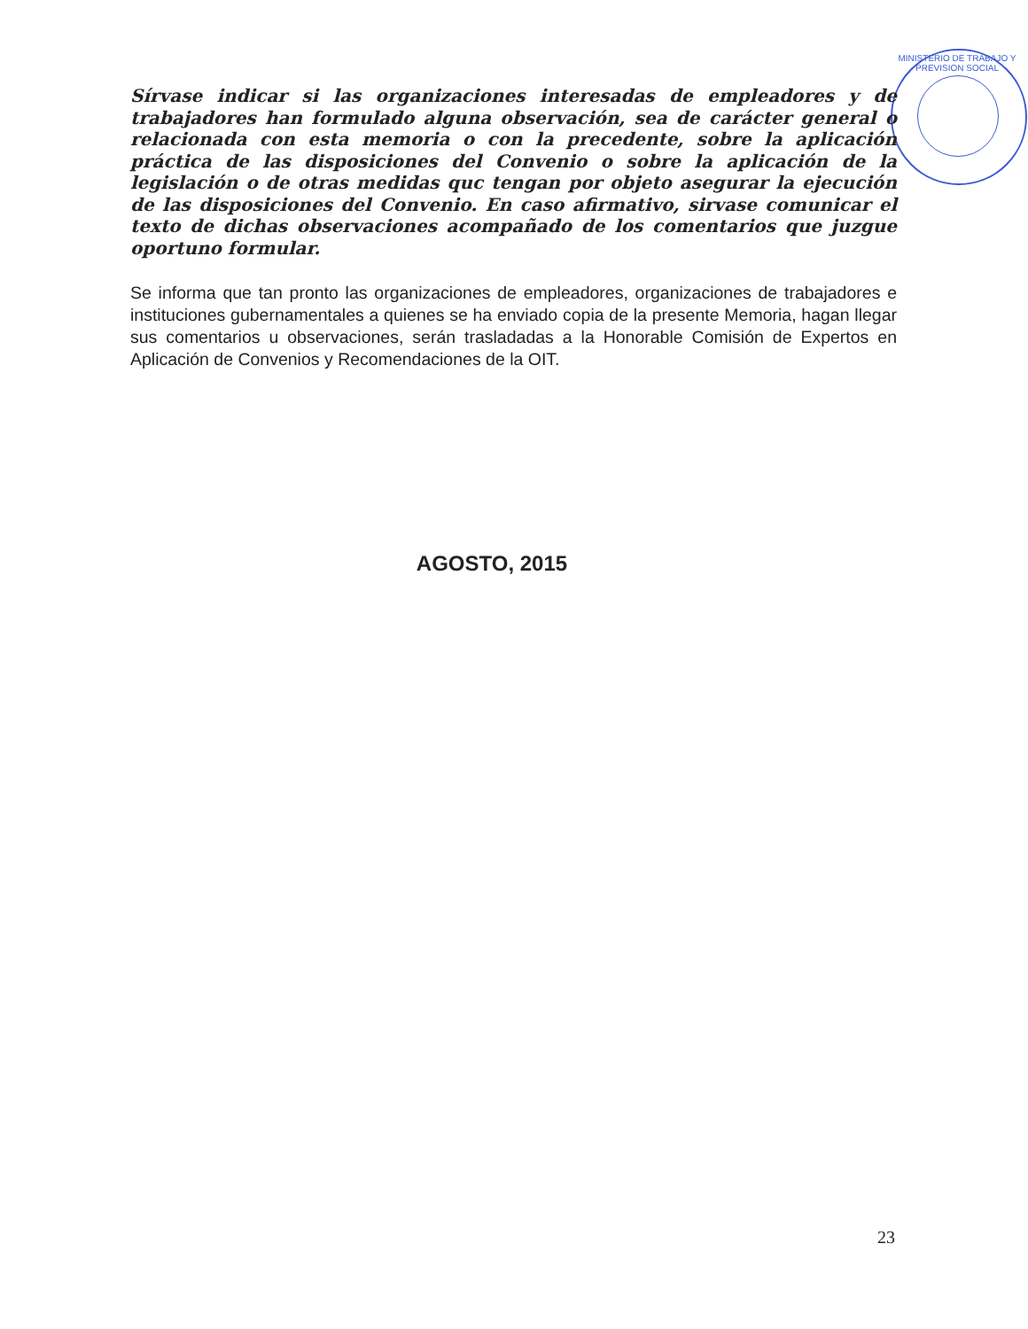Sírvase indicar si las organizaciones interesadas de empleadores y de trabajadores han formulado alguna observación, sea de carácter general o relacionada con esta memoria o con la precedente, sobre la aplicación práctica de las disposiciones del Convenio o sobre la aplicación de la legislación o de otras medidas quc tengan por objeto asegurar la ejecución de las disposiciones del Convenio. En caso afirmativo, sirvase comunicar el texto de dichas observaciones acompañado de los comentarios que juzgue oportuno formular.
Se informa que tan pronto las organizaciones de empleadores, organizaciones de trabajadores e instituciones gubernamentales a quienes se ha enviado copia de la presente Memoria, hagan llegar sus comentarios u observaciones, serán trasladadas a la Honorable Comisión de Expertos en Aplicación de Convenios y Recomendaciones de la OIT.
AGOSTO, 2015
23
MINISTERIO DE TRABAJO Y PREVISION SOCIAL